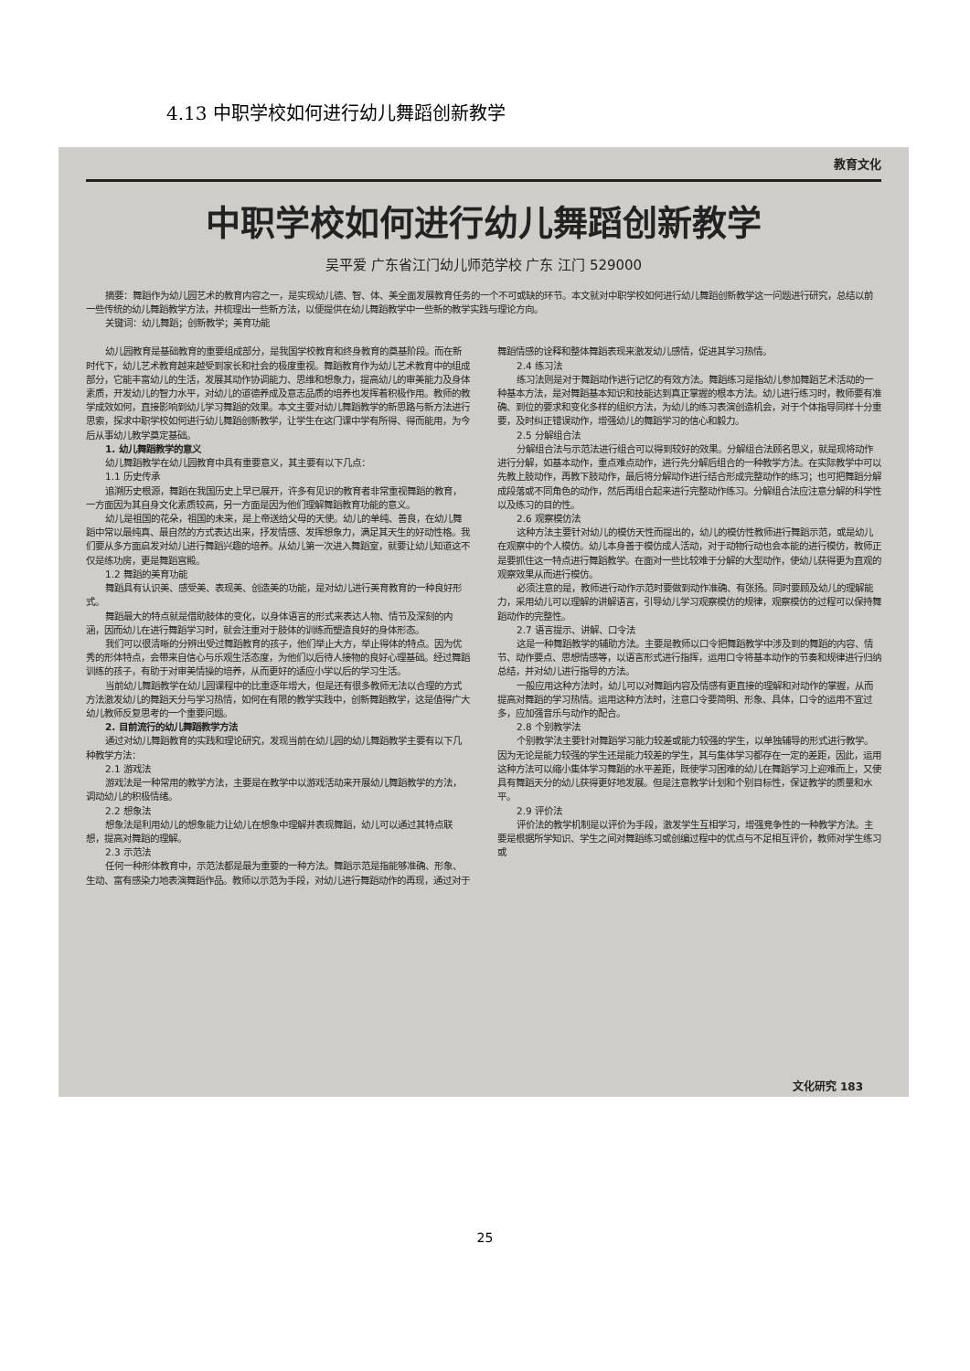4.13 中职学校如何进行幼儿舞蹈创新教学
教育文化
中职学校如何进行幼儿舞蹈创新教学
吴平爱 广东省江门幼儿师范学校 广东 江门 529000
摘要：舞蹈作为幼儿园艺术的教育内容之一，是实现幼儿德、智、体、美全面发展教育任务的一个不可或缺的环节。本文就对中职学校如何进行幼儿舞蹈创新教学这一问题进行研究，总结以前一些传统的幼儿舞蹈教学方法，并梳理出一些新方法，以便提供在幼儿舞蹈教学中一些新的教学实践与理论方向。
关键词：幼儿舞蹈；创新教学；美育功能
幼儿园教育是基础教育的重要组成部分，是我国学校教育和终身教育的奠基阶段。而在新时代下，幼儿艺术教育越来越受到家长和社会的极度重视。舞蹈教育作为幼儿艺术教育中的组成部分，它能丰富幼儿的生活，发展其动作协调能力、思维和想象力，提高幼儿的审美能力及身体素质，开发幼儿的智力水平，对幼儿的道德养成及意志品质的培养也发挥着积极作用。教师的教学成效如何，直接影响到幼儿学习舞蹈的效果。本文主要对幼儿舞蹈教学的新思路与新方法进行思索，探求中职学校如何进行幼儿舞蹈创新教学，让学生在这门课中学有所得、得而能用，为今后从事幼儿教学奠定基础。
1. 幼儿舞蹈教学的意义
幼儿舞蹈教学在幼儿园教育中具有重要意义，其主要有以下几点：
1.1 历史传承
追溯历史根源，舞蹈在我国历史上早已展开，许多有见识的教育者非常重视舞蹈的教育，一方面因为其自身文化素质较高，另一方面是因为他们理解舞蹈教育功能的意义。
幼儿是祖国的花朵，祖国的未来，是上帝送给父母的天使。幼儿的单纯、善良，在幼儿舞蹈中常以最纯真、最自然的方式表达出来，抒发情感、发挥想象力，满足其天生的好动性格。我们要从多方面启发对幼儿进行舞蹈兴趣的培养。从幼儿第一次进入舞蹈室，就要让幼儿知道这不仅是练功房，更是舞蹈宫殿。
1.2 舞蹈的美育功能
舞蹈具有认识美、感受美、表现美、创造美的功能，是对幼儿进行美育教育的一种良好形式。
舞蹈最大的特点就是借助肢体的变化，以身体语言的形式来表达人物、情节及深刻的内涵，因而幼儿在进行舞蹈学习时，就会注重对于肢体的训练而塑造良好的身体形态。
我们可以很清晰的分辨出受过舞蹈教育的孩子，他们举止大方，举止得体的特点。因为优秀的形体特点，会带来自信心与乐观生活态度，为他们以后待人接物的良好心理基础。经过舞蹈训练的孩子，有助于对审美情操的培养，从而更好的适应小学以后的学习生活。
当前幼儿舞蹈教学在幼儿园课程中的比重逐年增大，但是还有很多教师无法以合理的方式方法激发幼儿的舞蹈天分与学习热情，如何在有限的教学实践中，创新舞蹈教学，这是值得广大幼儿教师反复思考的一个重要问题。
2. 目前流行的幼儿舞蹈教学方法
通过对幼儿舞蹈教育的实践和理论研究，发现当前在幼儿园的幼儿舞蹈教学主要有以下几种教学方法：
2.1 游戏法
游戏法是一种常用的教学方法，主要是在教学中以游戏活动来开展幼儿舞蹈教学的方法，调动幼儿的积极情绪。
2.2 想象法
想象法是利用幼儿的想象能力让幼儿在想象中理解并表现舞蹈，幼儿可以通过其特点联想，提高对舞蹈的理解。
2.3 示范法
任何一种形体教育中，示范法都是最为重要的一种方法。舞蹈示范是指能够准确、形象、生动、富有感染力地表演舞蹈作品。教师以示范为手段，对幼儿进行舞蹈动作的再现，通过对于舞蹈情感的诠释和整体舞蹈表现来激发幼儿感情，促进其学习热情。
2.4 练习法
练习法则是对于舞蹈动作进行记忆的有效方法。舞蹈练习是指幼儿参加舞蹈艺术活动的一种基本方法，是对舞蹈基本知识和技能达到真正掌握的根本方法。幼儿进行练习时，教师要有准确、到位的要求和变化多样的组织方法，为幼儿的练习表演创造机会，对于个体指导同样十分重要，及时纠正错误动作，增强幼儿的舞蹈学习的信心和毅力。
2.5 分解组合法
分解组合法与示范法进行组合可以得到较好的效果。分解组合法顾名思义，就是现将动作进行分解，如基本动作，重点难点动作，进行先分解后组合的一种教学方法。在实际教学中可以先教上肢动作，再教下肢动作，最后将分解动作进行结合形成完整动作的练习；也可把舞蹈分解成段落或不同角色的动作，然后再组合起来进行完整动作练习。分解组合法应注意分解的科学性以及练习的目的性。
2.6 观察模仿法
这种方法主要针对幼儿的模仿天性而提出的，幼儿的模仿性教师进行舞蹈示范，或是幼儿在观察中的个人模仿。幼儿本身善于模仿成人活动，对于动物行动也会本能的进行模仿，教师正是要抓住这一特点进行舞蹈教学。在面对一些比较难于分解的大型动作，使幼儿获得更为直观的观察效果从而进行模仿。
必须注意的是，教师进行动作示范时要做到动作准确、有张扬。同时要顾及幼儿的理解能力，采用幼儿可以理解的讲解语言，引导幼儿学习观察模仿的规律，观察模仿的过程可以保持舞蹈动作的完整性。
2.7 语言提示、讲解、口令法
这是一种舞蹈教学的辅助方法。主要是教师以口令把舞蹈教学中涉及到的舞蹈的内容、情节、动作要点、思想情感等，以语言形式进行指挥，运用口令将基本动作的节奏和规律进行归纳总结，并对幼儿进行指导的方法。
一般应用这种方法时，幼儿可以对舞蹈内容及情感有更直接的理解和对动作的掌握，从而提高对舞蹈的学习热情。运用这种方法时，注意口令要简明、形象、具体，口令的运用不宜过多，应加强音乐与动作的配合。
2.8 个别教学法
个别教学法主要针对舞蹈学习能力较差或能力较强的学生，以单独辅导的形式进行教学。因为无论是能力较强的学生还是能力较差的学生，其与集体学习都存在一定的差距，因此，运用这种方法可以缩小集体学习舞蹈的水平差距，既使学习困难的幼儿在舞蹈学习上迎难而上，又使具有舞蹈天分的幼儿获得更好地发展。但是注意教学计划和个别目标性，保证教学的质量和水平。
2.9 评价法
评价法的教学机制是以评价为手段，激发学生互相学习，增强竞争性的一种教学方法。主要是根据所学知识、学生之间对舞蹈练习或创编过程中的优点与不足相互评价，教师对学生练习或
文化研究 183
25